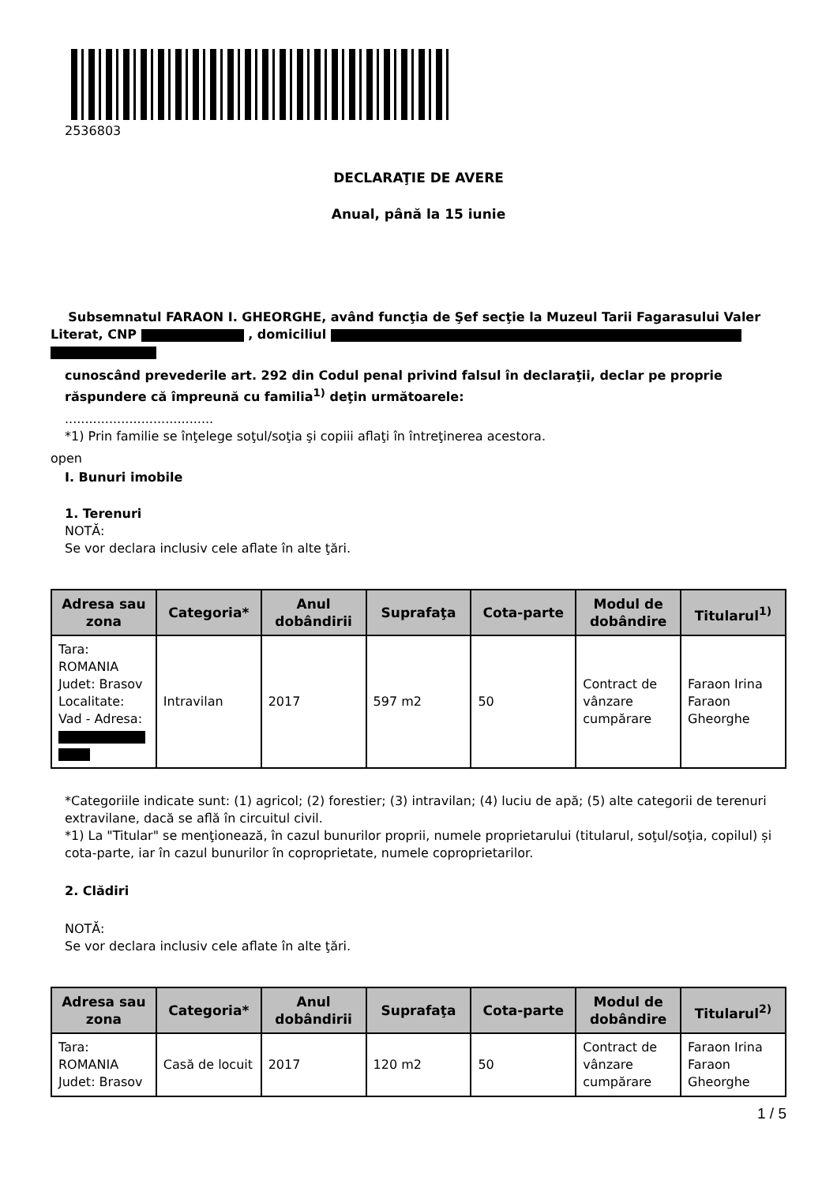2536803
DECLARAŢIE DE AVERE
Anual, până la 15 iunie
Subsemnatul FARAON I. GHEORGHE, având funcţia de Şef secţie la Muzeul Tarii Fagarasului Valer Literat, CNP , domiciliul
cunoscând prevederile art. 292 din Codul penal privind falsul în declaraţii, declar pe proprie răspundere că împreună cu familia<sup>1)</sup> deţin următoarele:
.....................................
*1) Prin familie se înţelege soţul/soţia şi copiii aflaţi în întreţinerea acestora.
open
I. Bunuri imobile
1. Terenuri
NOTĂ:
Se vor declara inclusiv cele aflate în alte ţări.
| Adresa sau zona | Categoria* | Anul dobândirii | Suprafaţa | Cota-parte | Modul de dobândire | Titularul<sup>1)</sup> |
| --- | --- | --- | --- | --- | --- | --- |
| Tara: ROMANIA Judet: Brasov Localitate: Vad - Adresa: | Intravilan | 2017 | 597 m2 | 50 | Contract de vânzare cumpărare | Faraon Irina Faraon Gheorghe |
*Categoriile indicate sunt: (1) agricol; (2) forestier; (3) intravilan; (4) luciu de apă; (5) alte categorii de terenuri extravilane, dacă se află în circuitul civil.
*1) La "Titular" se menţionează, în cazul bunurilor proprii, numele proprietarului (titularul, soţul/soţia, copilul) și cota-parte, iar în cazul bunurilor în coproprietate, numele coproprietarilor.
2. Clădiri
NOTĂ:
Se vor declara inclusiv cele aflate în alte ţări.
| Adresa sau zona | Categoria* | Anul dobândirii | Suprafaţa | Cota-parte | Modul de dobândire | Titularul<sup>2)</sup> |
| --- | --- | --- | --- | --- | --- | --- |
| Tara: ROMANIA Judet: Brasov | Casă de locuit | 2017 | 120 m2 | 50 | Contract de vânzare cumpărare | Faraon Irina Faraon Gheorghe |
1 / 5